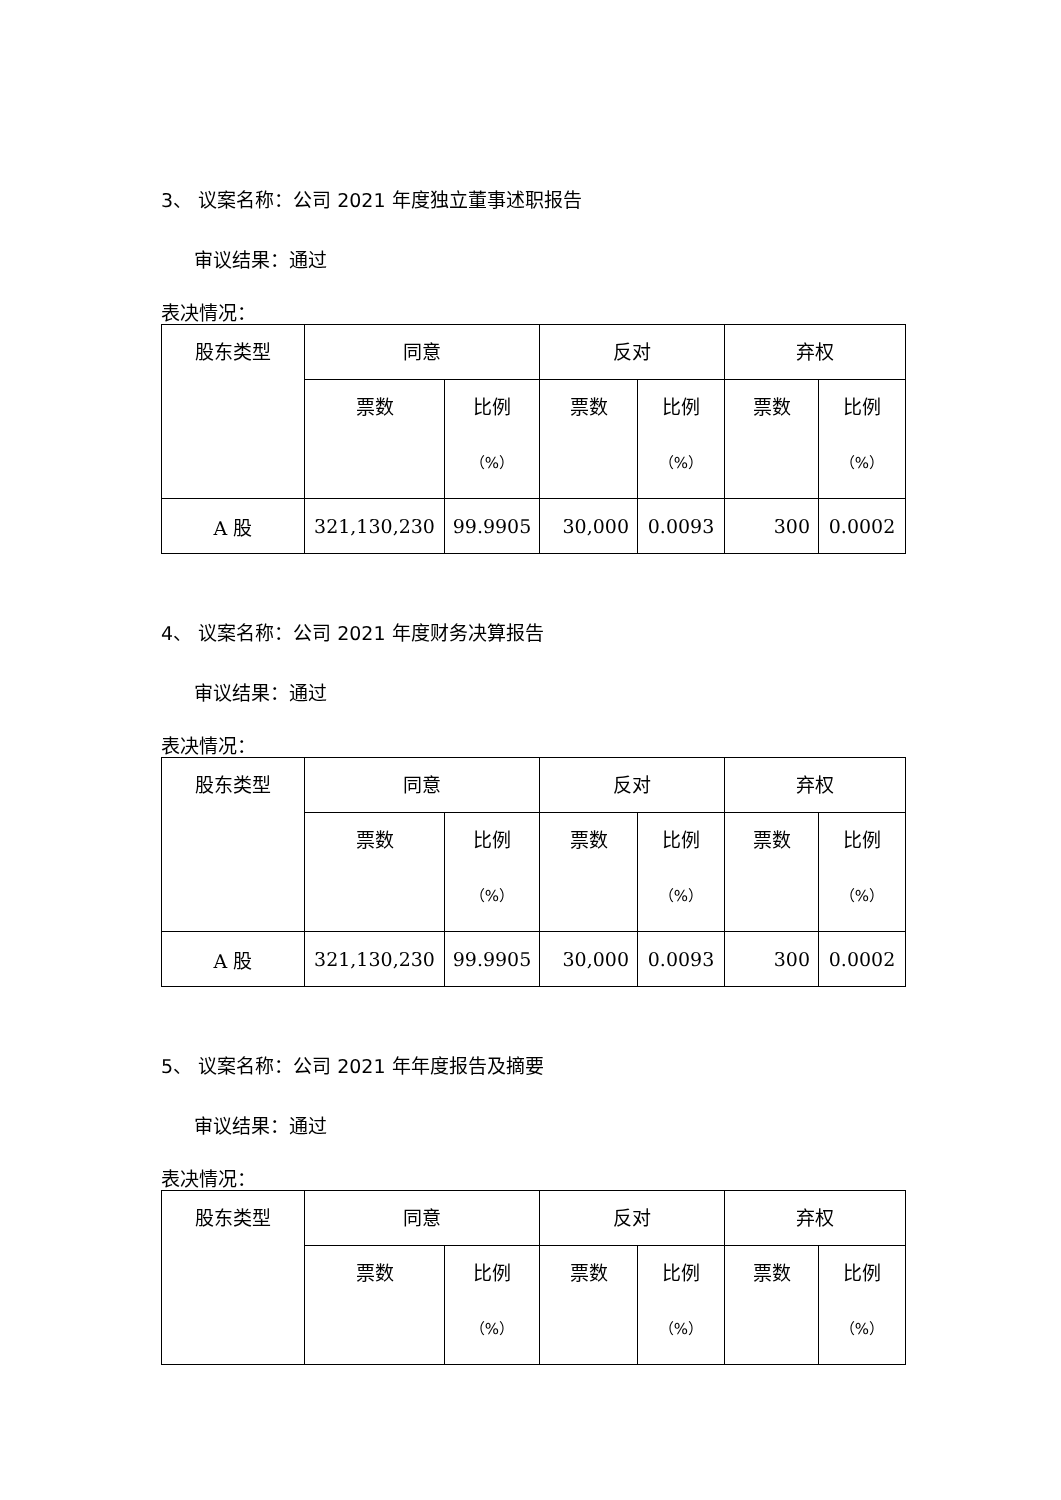3、 议案名称：公司 2021 年度独立董事述职报告
审议结果：通过
表决情况：
| 股东类型 | 同意 | | 反对 | | 弃权 | |
| | 票数 | 比例 （%） | 票数 | 比例 （%） | 票数 | 比例 （%） |
| A 股 | 321,130,230 | 99.9905 | 30,000 | 0.0093 | 300 | 0.0002 |
4、 议案名称：公司 2021 年度财务决算报告
审议结果：通过
表决情况：
| 股东类型 | 同意 | | 反对 | | 弃权 | |
| | 票数 | 比例 （%） | 票数 | 比例 （%） | 票数 | 比例 （%） |
| A 股 | 321,130,230 | 99.9905 | 30,000 | 0.0093 | 300 | 0.0002 |
5、 议案名称：公司 2021 年年度报告及摘要
审议结果：通过
表决情况：
| 股东类型 | 同意 | | 反对 | | 弃权 | |
| | 票数 | 比例 （%） | 票数 | 比例 （%） | 票数 | 比例 （%） |